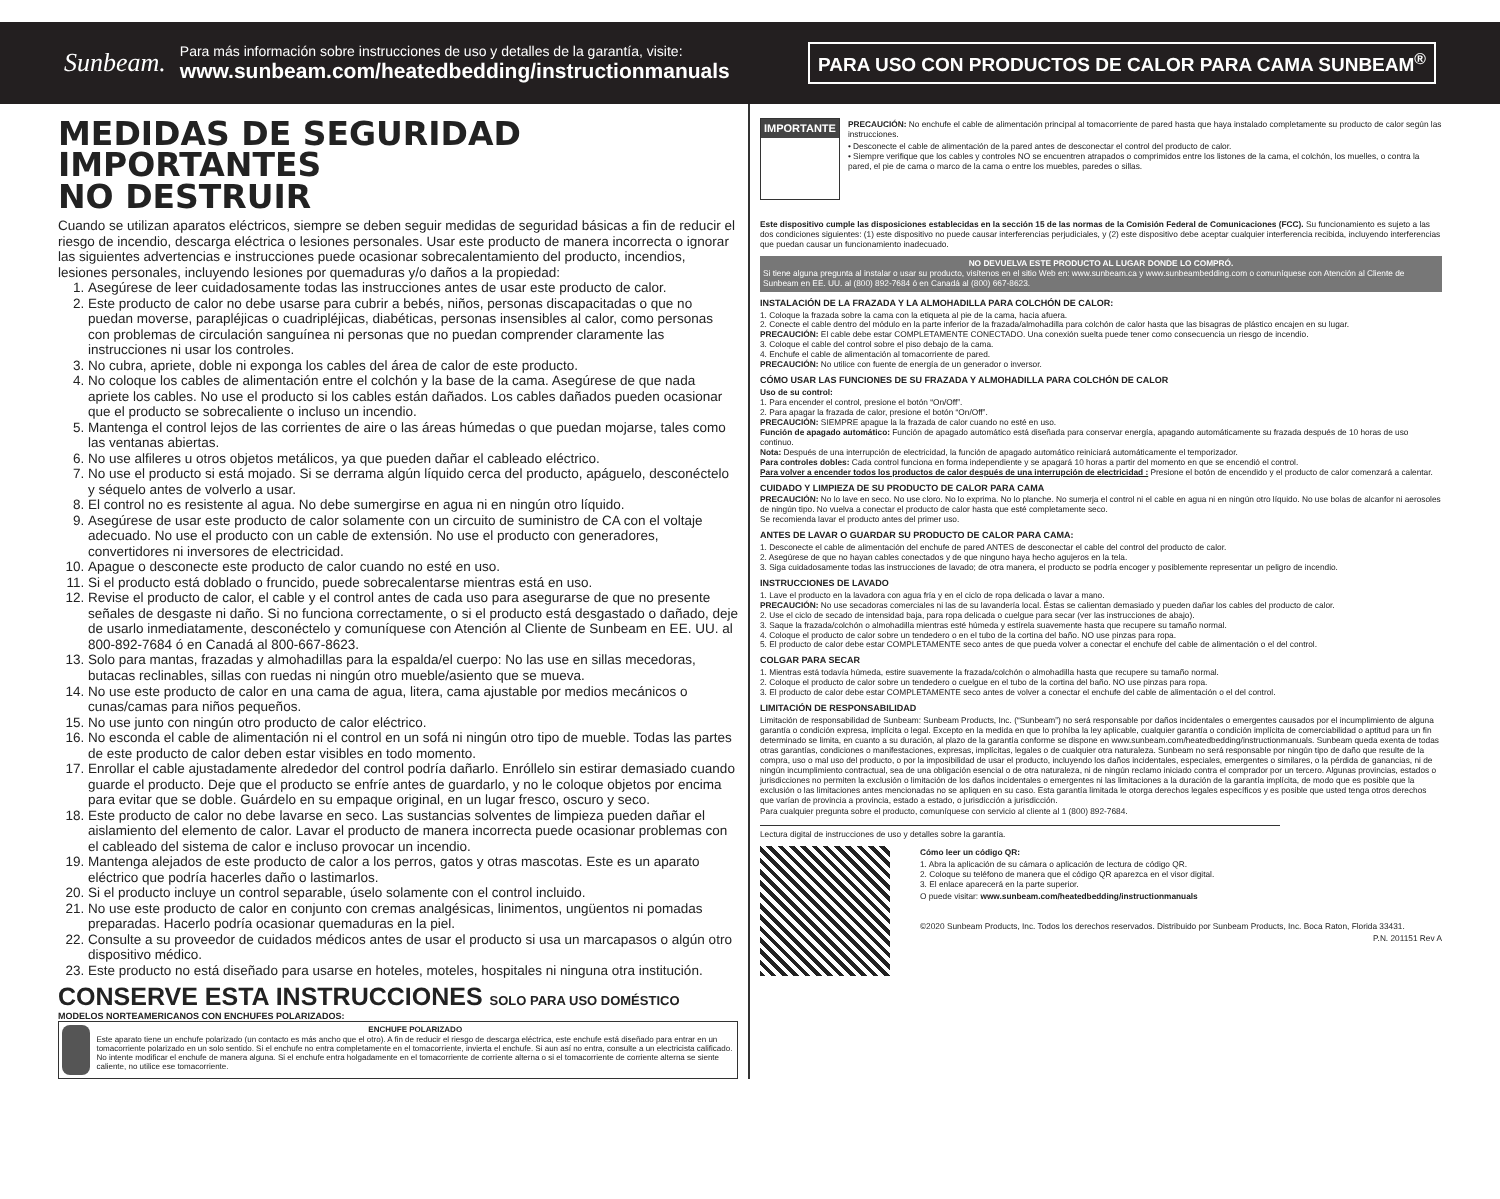Sunbeam.
Para más información sobre instrucciones de uso y detalles de la garantía, visite:
www.sunbeam.com/heatedbedding/instructionmanuals
PARA USO CON PRODUCTOS DE CALOR PARA CAMA SUNBEAM<sup>®</sup>
MEDIDAS DE SEGURIDAD IMPORTANTES
NO DESTRUIR
Cuando se utilizan aparatos eléctricos, siempre se deben seguir medidas de seguridad básicas a fin de reducir el riesgo de incendio, descarga eléctrica o lesiones personales. Usar este producto de manera incorrecta o ignorar las siguientes advertencias e instrucciones puede ocasionar sobrecalentamiento del producto, incendios, lesiones personales, incluyendo lesiones por quemaduras y/o daños a la propiedad:
1. Asegúrese de leer cuidadosamente todas las instrucciones antes de usar este producto de calor.
2. Este producto de calor no debe usarse para cubrir a bebés, niños, personas discapacitadas o que no puedan moverse, parapléjicas o cuadripléjicas, diabéticas, personas insensibles al calor, como personas con problemas de circulación sanguínea ni personas que no puedan comprender claramente las instrucciones ni usar los controles.
3. No cubra, apriete, doble ni exponga los cables del área de calor de este producto.
4. No coloque los cables de alimentación entre el colchón y la base de la cama. Asegúrese de que nada apriete los cables. No use el producto si los cables están dañados. Los cables dañados pueden ocasionar que el producto se sobrecaliente o incluso un incendio.
5. Mantenga el control lejos de las corrientes de aire o las áreas húmedas o que puedan mojarse, tales como las ventanas abiertas.
6. No use alfileres u otros objetos metálicos, ya que pueden dañar el cableado eléctrico.
7. No use el producto si está mojado. Si se derrama algún líquido cerca del producto, apáguelo, desconéctelo y séquelo antes de volverlo a usar.
8. El control no es resistente al agua. No debe sumergirse en agua ni en ningún otro líquido.
9. Asegúrese de usar este producto de calor solamente con un circuito de suministro de CA con el voltaje adecuado. No use el producto con un cable de extensión. No use el producto con generadores, convertidores ni inversores de electricidad.
10. Apague o desconecte este producto de calor cuando no esté en uso.
11. Si el producto está doblado o fruncido, puede sobrecalentarse mientras está en uso.
12. Revise el producto de calor, el cable y el control antes de cada uso para asegurarse de que no presente señales de desgaste ni daño. Si no funciona correctamente, o si el producto está desgastado o dañado, deje de usarlo inmediatamente, desconéctelo y comuníquese con Atención al Cliente de Sunbeam en EE. UU. al 800-892-7684 ó en Canadá al 800-667-8623.
13. Solo para mantas, frazadas y almohadillas para la espalda/el cuerpo: No las use en sillas mecedoras, butacas reclinables, sillas con ruedas ni ningún otro mueble/asiento que se mueva.
14. No use este producto de calor en una cama de agua, litera, cama ajustable por medios mecánicos o cunas/camas para niños pequeños.
15. No use junto con ningún otro producto de calor eléctrico.
16. No esconda el cable de alimentación ni el control en un sofá ni ningún otro tipo de mueble. Todas las partes de este producto de calor deben estar visibles en todo momento.
17. Enrollar el cable ajustadamente alrededor del control podría dañarlo. Enróllelo sin estirar demasiado cuando guarde el producto. Deje que el producto se enfríe antes de guardarlo, y no le coloque objetos por encima para evitar que se doble. Guárdelo en su empaque original, en un lugar fresco, oscuro y seco.
18. Este producto de calor no debe lavarse en seco. Las sustancias solventes de limpieza pueden dañar el aislamiento del elemento de calor. Lavar el producto de manera incorrecta puede ocasionar problemas con el cableado del sistema de calor e incluso provocar un incendio.
19. Mantenga alejados de este producto de calor a los perros, gatos y otras mascotas. Este es un aparato eléctrico que podría hacerles daño o lastimarlos.
20. Si el producto incluye un control separable, úselo solamente con el control incluido.
21. No use este producto de calor en conjunto con cremas analgésicas, linimentos, ungüentos ni pomadas preparadas. Hacerlo podría ocasionar quemaduras en la piel.
22. Consulte a su proveedor de cuidados médicos antes de usar el producto si usa un marcapasos o algún otro dispositivo médico.
23. Este producto no está diseñado para usarse en hoteles, moteles, hospitales ni ninguna otra institución.
CONSERVE ESTA INSTRUCCIONES SOLO PARA USO DOMÉSTICO
MODELOS NORTEAMERICANOS CON ENCHUFES POLARIZADOS:
ENCHUFE POLARIZADO
Este aparato tiene un enchufe polarizado (un contacto es más ancho que el otro). A fin de reducir el riesgo de descarga eléctrica, este enchufe está diseñado para entrar en un tomacorriente polarizado en un solo sentido. Si el enchufe no entra completamente en el tomacorriente, invierta el enchufe. Si aun así no entra, consulte a un electricista calificado. No intente modificar el enchufe de manera alguna. Si el enchufe entra holgadamente en el tomacorriente de corriente alterna o si el tomacorriente de corriente alterna se siente caliente, no utilice ese tomacorriente.
IMPORTANTE
PRECAUCIÓN: No enchufe el cable de alimentación principal al tomacorriente de pared hasta que haya instalado completamente su producto de calor según las instrucciones.
• Desconecte el cable de alimentación de la pared antes de desconectar el control del producto de calor.
• Siempre verifique que los cables y controles NO se encuentren atrapados o comprimidos entre los listones de la cama, el colchón, los muelles, o contra la pared, el pie de cama o marco de la cama o entre los muebles, paredes o sillas.
Este dispositivo cumple las disposiciones establecidas en la sección 15 de las normas de la Comisión Federal de Comunicaciones (FCC). Su funcionamiento es sujeto a las dos condiciones siguientes: (1) este dispositivo no puede causar interferencias perjudiciales, y (2) este dispositivo debe aceptar cualquier interferencia recibida, incluyendo interferencias que puedan causar un funcionamiento inadecuado.
NO DEVUELVA ESTE PRODUCTO AL LUGAR DONDE LO COMPRÓ.
Si tiene alguna pregunta al instalar o usar su producto, visítenos en el sitio Web en: www.sunbeam.ca y www.sunbeambedding.com o comuníquese con Atención al Cliente de Sunbeam en EE. UU. al (800) 892-7684 ó en Canadá al (800) 667-8623.
INSTALACIÓN DE LA FRAZADA Y LA ALMOHADILLA PARA COLCHÓN DE CALOR:
1. Coloque la frazada sobre la cama con la etiqueta al pie de la cama, hacia afuera.
2. Conecte el cable dentro del módulo en la parte inferior de la frazada/almohadilla para colchón de calor hasta que las bisagras de plástico encajen en su lugar.
PRECAUCIÓN: El cable debe estar COMPLETAMENTE CONECTADO. Una conexión suelta puede tener como consecuencia un riesgo de incendio.
3. Coloque el cable del control sobre el piso debajo de la cama.
4. Enchufe el cable de alimentación al tomacorriente de pared.
PRECAUCIÓN: No utilice con fuente de energía de un generador o inversor.
CÓMO USAR LAS FUNCIONES DE SU FRAZADA Y ALMOHADILLA PARA COLCHÓN DE CALOR
Uso de su control:
1. Para encender el control, presione el botón “On/Off”.
2. Para apagar la frazada de calor, presione el botón “On/Off”.
PRECAUCIÓN: SIEMPRE apague la la frazada de calor cuando no esté en uso.
Función de apagado automático: Función de apagado automático está diseñada para conservar energía, apagando automáticamente su frazada después de 10 horas de uso continuo.
Nota: Después de una interrupción de electricidad, la función de apagado automático reiniciará automáticamente el temporizador.
Para controles dobles: Cada control funciona en forma independiente y se apagará 10 horas a partir del momento en que se encendió el control.
Para volver a encender todos los productos de calor después de una interrupción de electricidad : Presione el botón de encendido y el producto de calor comenzará a calentar.
CUIDADO Y LIMPIEZA DE SU PRODUCTO DE CALOR PARA CAMA
PRECAUCIÓN: No lo lave en seco. No use cloro. No lo exprima. No lo planche. No sumerja el control ni el cable en agua ni en ningún otro líquido. No use bolas de alcanfor ni aerosoles de ningún tipo. No vuelva a conectar el producto de calor hasta que esté completamente seco.
Se recomienda lavar el producto antes del primer uso.
ANTES DE LAVAR O GUARDAR SU PRODUCTO DE CALOR PARA CAMA:
1. Desconecte el cable de alimentación del enchufe de pared ANTES de desconectar el cable del control del producto de calor.
2. Asegúrese de que no hayan cables conectados y de que ninguno haya hecho agujeros en la tela.
3. Siga cuidadosamente todas las instrucciones de lavado; de otra manera, el producto se podría encoger y posiblemente representar un peligro de incendio.
INSTRUCCIONES DE LAVADO
1. Lave el producto en la lavadora con agua fría y en el ciclo de ropa delicada o lavar a mano.
PRECAUCIÓN: No use secadoras comerciales ni las de su lavandería local. Éstas se calientan demasiado y pueden dañar los cables del producto de calor.
2. Use el ciclo de secado de intensidad baja, para ropa delicada o cuelgue para secar (ver las instrucciones de abajo).
3. Saque la frazada/colchón o almohadilla mientras esté húmeda y estírela suavemente hasta que recupere su tamaño normal.
4. Coloque el producto de calor sobre un tendedero o en el tubo de la cortina del baño. NO use pinzas para ropa.
5. El producto de calor debe estar COMPLETAMENTE seco antes de que pueda volver a conectar el enchufe del cable de alimentación o el del control.
COLGAR PARA SECAR
1. Mientras está todavía húmeda, estire suavemente la frazada/colchón o almohadilla hasta que recupere su tamaño normal.
2. Coloque el producto de calor sobre un tendedero o cuelgue en el tubo de la cortina del baño. NO use pinzas para ropa.
3. El producto de calor debe estar COMPLETAMENTE seco antes de volver a conectar el enchufe del cable de alimentación o el del control.
LIMITACIÓN DE RESPONSABILIDAD
Limitación de responsabilidad de Sunbeam: Sunbeam Products, Inc. (“Sunbeam”) no será responsable por daños incidentales o emergentes causados por el incumplimiento de alguna garantía o condición expresa, implícita o legal. Excepto en la medida en que lo prohíba la ley aplicable, cualquier garantía o condición implícita de comerciabilidad o aptitud para un fin determinado se limita, en cuanto a su duración, al plazo de la garantía conforme se dispone en www.sunbeam.com/heatedbedding/instructionmanuals. Sunbeam queda exenta de todas otras garantías, condiciones o manifestaciones, expresas, implícitas, legales o de cualquier otra naturaleza. Sunbeam no será responsable por ningún tipo de daño que resulte de la compra, uso o mal uso del producto, o por la imposibilidad de usar el producto, incluyendo los daños incidentales, especiales, emergentes o similares, o la pérdida de ganancias, ni de ningún incumplimiento contractual, sea de una obligación esencial o de otra naturaleza, ni de ningún reclamo iniciado contra el comprador por un tercero. Algunas provincias, estados o jurisdicciones no permiten la exclusión o limitación de los daños incidentales o emergentes ni las limitaciones a la duración de la garantía implícita, de modo que es posible que la exclusión o las limitaciones antes mencionadas no se apliquen en su caso. Esta garantía limitada le otorga derechos legales específicos y es posible que usted tenga otros derechos que varían de provincia a provincia, estado a estado, o jurisdicción a jurisdicción.
Para cualquier pregunta sobre el producto, comuníquese con servicio al cliente al 1 (800) 892-7684.
Lectura digital de instrucciones de uso y detalles sobre la garantía.
Cómo leer un código QR:
1. Abra la aplicación de su cámara o aplicación de lectura de código QR.
2. Coloque su teléfono de manera que el código QR aparezca en el visor digital.
3. El enlace aparecerá en la parte superior.
O puede visitar: www.sunbeam.com/heatedbedding/instructionmanuals
©2020 Sunbeam Products, Inc. Todos los derechos reservados. Distribuido por Sunbeam Products, Inc. Boca Raton, Florida 33431.
P.N. 201151 Rev A